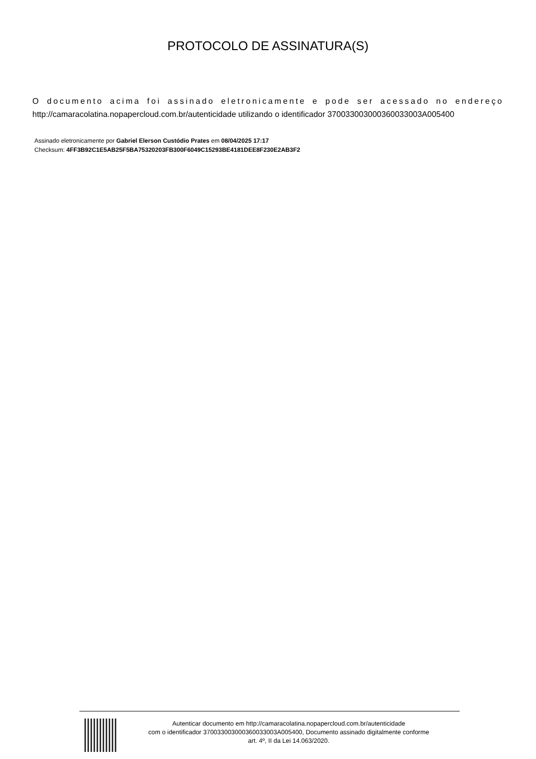PROTOCOLO DE ASSINATURA(S)
O documento acima foi assinado eletronicamente e pode ser acessado no endereço
http://camaracolatina.nopapercloud.com.br/autenticidade utilizando o identificador 370033003000360033003A005400
Assinado eletronicamente por Gabriel Elerson Custódio Prates em 08/04/2025 17:17
Checksum: 4FF3B92C1E5AB25F5BA75320203FB300F6049C15293BE4181DEE8F230E2AB3F2
Autenticar documento em http://camaracolatina.nopapercloud.com.br/autenticidade
com o identificador 370033003000360033003A005400, Documento assinado digitalmente conforme
art. 4º, II da Lei 14.063/2020.